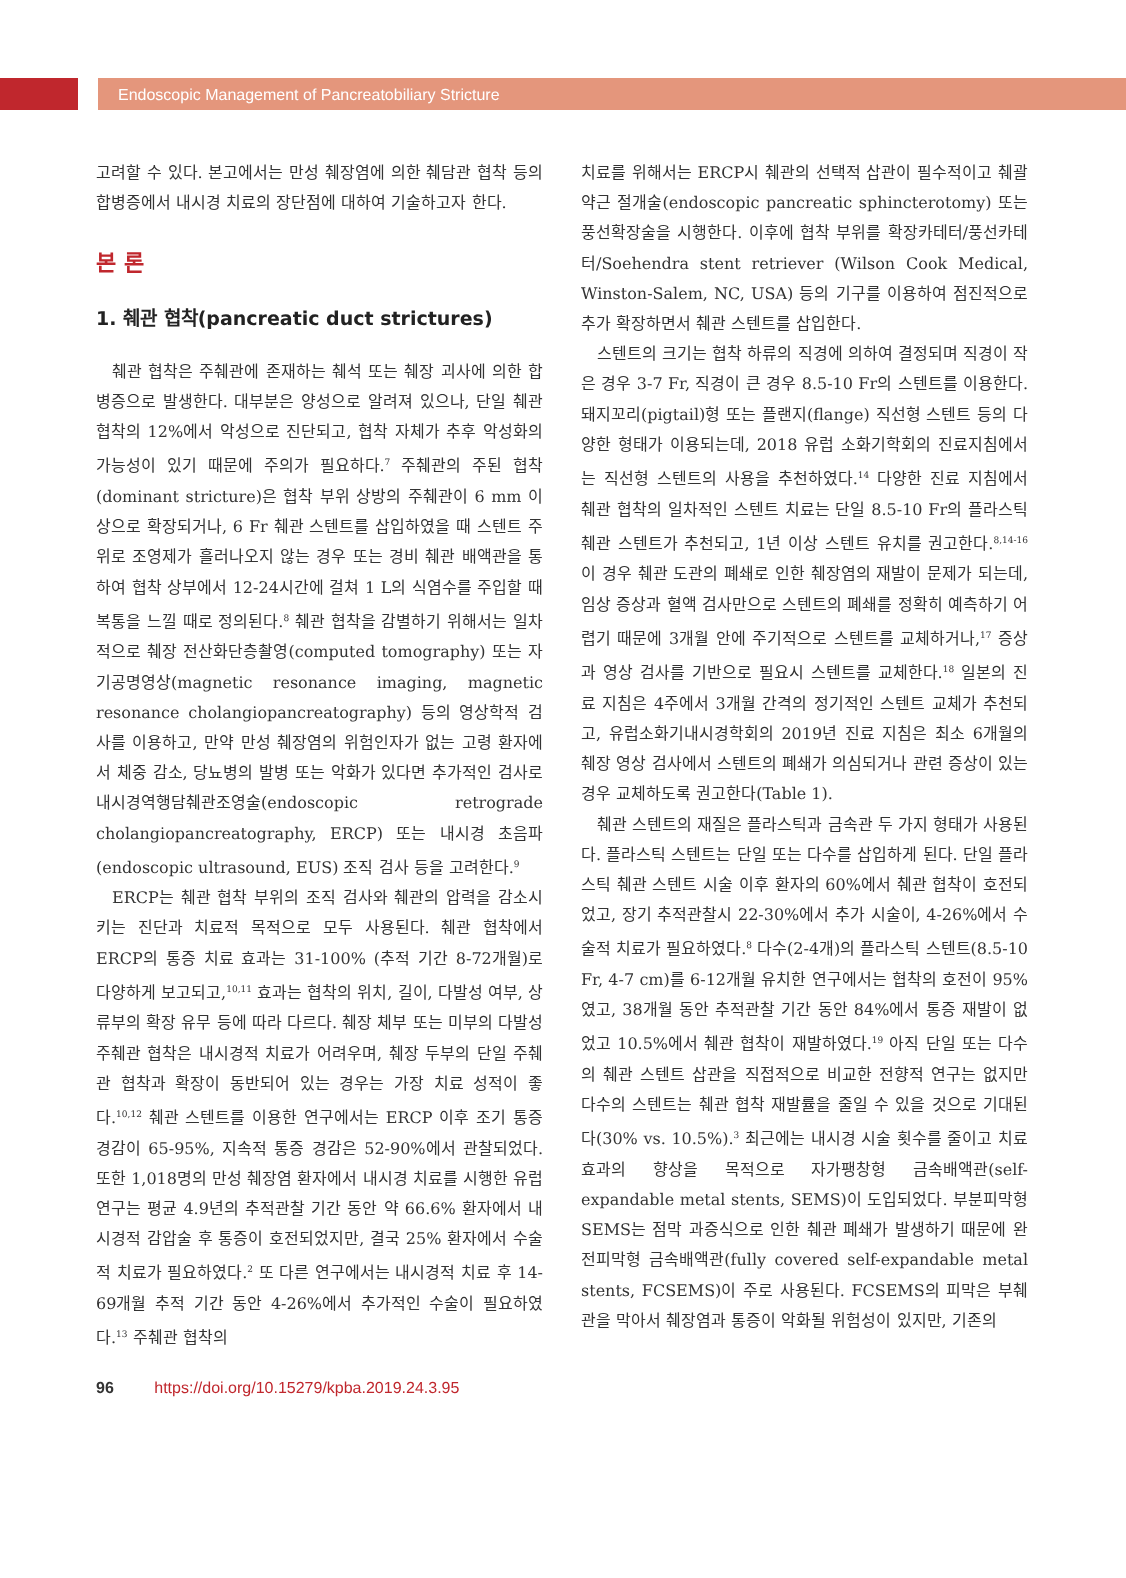Endoscopic Management of Pancreatobiliary Stricture
고려할 수 있다. 본고에서는 만성 췌장염에 의한 췌담관 협착 등의 합병증에서 내시경 치료의 장단점에 대하여 기술하고자 한다.
본 론
1. 췌관 협착(pancreatic duct strictures)
췌관 협착은 주췌관에 존재하는 췌석 또는 췌장 괴사에 의한 합병증으로 발생한다. 대부분은 양성으로 알려져 있으나, 단일 췌관 협착의 12%에서 악성으로 진단되고, 협착 자체가 추후 악성화의 가능성이 있기 때문에 주의가 필요하다.<sup>7</sup> 주췌관의 주된 협착(dominant stricture)은 협착 부위 상방의 주췌관이 6 mm 이상으로 확장되거나, 6 Fr 췌관 스텐트를 삽입하였을 때 스텐트 주위로 조영제가 흘러나오지 않는 경우 또는 경비 췌관 배액관을 통하여 협착 상부에서 12-24시간에 걸쳐 1 L의 식염수를 주입할 때 복통을 느낄 때로 정의된다.<sup>8</sup> 췌관 협착을 감별하기 위해서는 일차적으로 췌장 전산화단층촬영(computed tomography) 또는 자기공명영상(magnetic resonance imaging, magnetic resonance cholangiopancreatography) 등의 영상학적 검사를 이용하고, 만약 만성 췌장염의 위험인자가 없는 고령 환자에서 체중 감소, 당뇨병의 발병 또는 악화가 있다면 추가적인 검사로 내시경역행담췌관조영술(endoscopic retrograde cholangiopancreatography, ERCP) 또는 내시경 초음파(endoscopic ultrasound, EUS) 조직 검사 등을 고려한다.<sup>9</sup>
ERCP는 췌관 협착 부위의 조직 검사와 췌관의 압력을 감소시키는 진단과 치료적 목적으로 모두 사용된다. 췌관 협착에서 ERCP의 통증 치료 효과는 31-100% (추적 기간 8-72개월)로 다양하게 보고되고,<sup>10,11</sup> 효과는 협착의 위치, 길이, 다발성 여부, 상류부의 확장 유무 등에 따라 다르다. 췌장 체부 또는 미부의 다발성 주췌관 협착은 내시경적 치료가 어려우며, 췌장 두부의 단일 주췌관 협착과 확장이 동반되어 있는 경우는 가장 치료 성적이 좋다.<sup>10,12</sup> 췌관 스텐트를 이용한 연구에서는 ERCP 이후 조기 통증 경감이 65-95%, 지속적 통증 경감은 52-90%에서 관찰되었다. 또한 1,018명의 만성 췌장염 환자에서 내시경 치료를 시행한 유럽 연구는 평균 4.9년의 추적관찰 기간 동안 약 66.6% 환자에서 내시경적 감압술 후 통증이 호전되었지만, 결국 25% 환자에서 수술적 치료가 필요하였다.<sup>2</sup> 또 다른 연구에서는 내시경적 치료 후 14-69개월 추적 기간 동안 4-26%에서 추가적인 수술이 필요하였다.<sup>13</sup> 주췌관 협착의
치료를 위해서는 ERCP시 췌관의 선택적 삽관이 필수적이고 췌괄약근 절개술(endoscopic pancreatic sphincterotomy) 또는 풍선확장술을 시행한다. 이후에 협착 부위를 확장카테터/풍선카테터/Soehendra stent retriever (Wilson Cook Medical, Winston-Salem, NC, USA) 등의 기구를 이용하여 점진적으로 추가 확장하면서 췌관 스텐트를 삽입한다.
스텐트의 크기는 협착 하류의 직경에 의하여 결정되며 직경이 작은 경우 3-7 Fr, 직경이 큰 경우 8.5-10 Fr의 스텐트를 이용한다. 돼지꼬리(pigtail)형 또는 플랜지(flange) 직선형 스텐트 등의 다양한 형태가 이용되는데, 2018 유럽 소화기학회의 진료지침에서는 직선형 스텐트의 사용을 추천하였다.<sup>14</sup> 다양한 진료 지침에서 췌관 협착의 일차적인 스텐트 치료는 단일 8.5-10 Fr의 플라스틱 췌관 스텐트가 추천되고, 1년 이상 스텐트 유치를 권고한다.<sup>8,14-16</sup> 이 경우 췌관 도관의 폐쇄로 인한 췌장염의 재발이 문제가 되는데, 임상 증상과 혈액 검사만으로 스텐트의 폐쇄를 정확히 예측하기 어렵기 때문에 3개월 안에 주기적으로 스텐트를 교체하거나,<sup>17</sup> 증상과 영상 검사를 기반으로 필요시 스텐트를 교체한다.<sup>18</sup> 일본의 진료 지침은 4주에서 3개월 간격의 정기적인 스텐트 교체가 추천되고, 유럽소화기내시경학회의 2019년 진료 지침은 최소 6개월의 췌장 영상 검사에서 스텐트의 폐쇄가 의심되거나 관련 증상이 있는 경우 교체하도록 권고한다(Table 1).
췌관 스텐트의 재질은 플라스틱과 금속관 두 가지 형태가 사용된다. 플라스틱 스텐트는 단일 또는 다수를 삽입하게 된다. 단일 플라스틱 췌관 스텐트 시술 이후 환자의 60%에서 췌관 협착이 호전되었고, 장기 추적관찰시 22-30%에서 추가 시술이, 4-26%에서 수술적 치료가 필요하였다.<sup>8</sup> 다수(2-4개)의 플라스틱 스텐트(8.5-10 Fr, 4-7 cm)를 6-12개월 유치한 연구에서는 협착의 호전이 95%였고, 38개월 동안 추적관찰 기간 동안 84%에서 통증 재발이 없었고 10.5%에서 췌관 협착이 재발하였다.<sup>19</sup> 아직 단일 또는 다수의 췌관 스텐트 삽관을 직접적으로 비교한 전향적 연구는 없지만 다수의 스텐트는 췌관 협착 재발률을 줄일 수 있을 것으로 기대된다(30% vs. 10.5%).<sup>3</sup> 최근에는 내시경 시술 횟수를 줄이고 치료 효과의 향상을 목적으로 자가팽창형 금속배액관(self-expandable metal stents, SEMS)이 도입되었다. 부분피막형 SEMS는 점막 과증식으로 인한 췌관 폐쇄가 발생하기 때문에 완전피막형 금속배액관(fully covered self-expandable metal stents, FCSEMS)이 주로 사용된다. FCSEMS의 피막은 부췌관을 막아서 췌장염과 통증이 악화될 위험성이 있지만, 기존의
96 https://doi.org/10.15279/kpba.2019.24.3.95